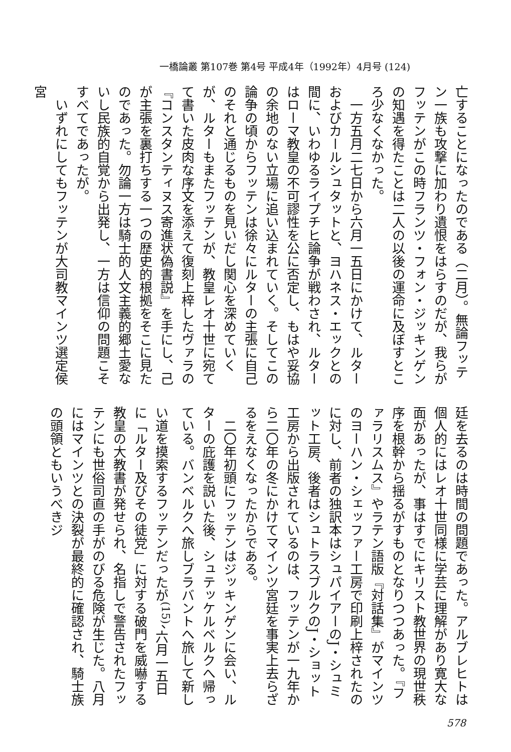一橋論叢 第107巻 第4号 平成4年（1992年）4月号 (124)
亡することになったのである（二月）。無論フッテン一族も攻撃に加わり遺恨をはらすのだが、我らがフッテンがこの時フランツ・フォン・ジッキンゲンの知遇を得たことは二人の以後の運命に及ぼすところ少なくなかった。
　一方五月二七日から六月一五日にかけて、ルターおよびカールシュタットと、ヨハネス・エックとの間に、いわゆるライプチヒ論争が戦わされ、ルターはローマ教皇の不可謬性を公に否定し、もはや妥協の余地のない立場に追い込まれていく。そしてこの論争の頃からフッテンは徐々にルターの主張に自己のそれと通じるものを見いだし関心を深めていくが、ルターもまたフッテンが、教皇レオ十世に宛てて書いた皮肉な序文を添えて復刻上梓したヴァラの『コンスタンティヌス寄進状偽書説』を手にし、己が主張を裏打ちする一つの歴史的根拠をそこに見たのであった。勿論一方は騎士的人文主義的郷土愛ないし民族的自覚から出発し、一方は信仰の問題こそすべてであったが。
　いずれにしてもフッテンが大司教マインツ選定侯宮
廷を去るのは時間の問題であった。アルブレヒトは個人的にはレオ十世同様に学芸に理解があり寛大な面があったが、事はすでにキリスト教世界の現世秩序を根幹から揺るがすものとなりつつあった。『ファラリスムス』やラテン語版『対話集』がマインツのヨーハン・シェッファー工房で印刷上梓されたのに対し、前者の独訳本はシュパイアーのJ・シュミット工房、後者はシュトラスブルクのJ・ショット工房から出版されているのは、フッテンが一九年から二〇年の冬にかけてマインツ宮廷を事実上去らざるをえなくなったからである。
　二〇年初頭にフッテンはジッキンゲンに会い、ルターの庇護を説いた後、シュテッケルベルクへ帰っている。バンベルクへ旅しブラバントへ旅して新しい道を摸索するフッテンだったが<sup>(15)</sup>、六月一五日に「ルター及びその徒党」に対する破門を威嚇する教皇の大教書が発せられ、名指しで警告されたフッテンにも世俗司直の手がのびる危険が生じた。八月にはマインツとの決裂が最終的に確認され、騎士族の頭領ともいうべきジ
578